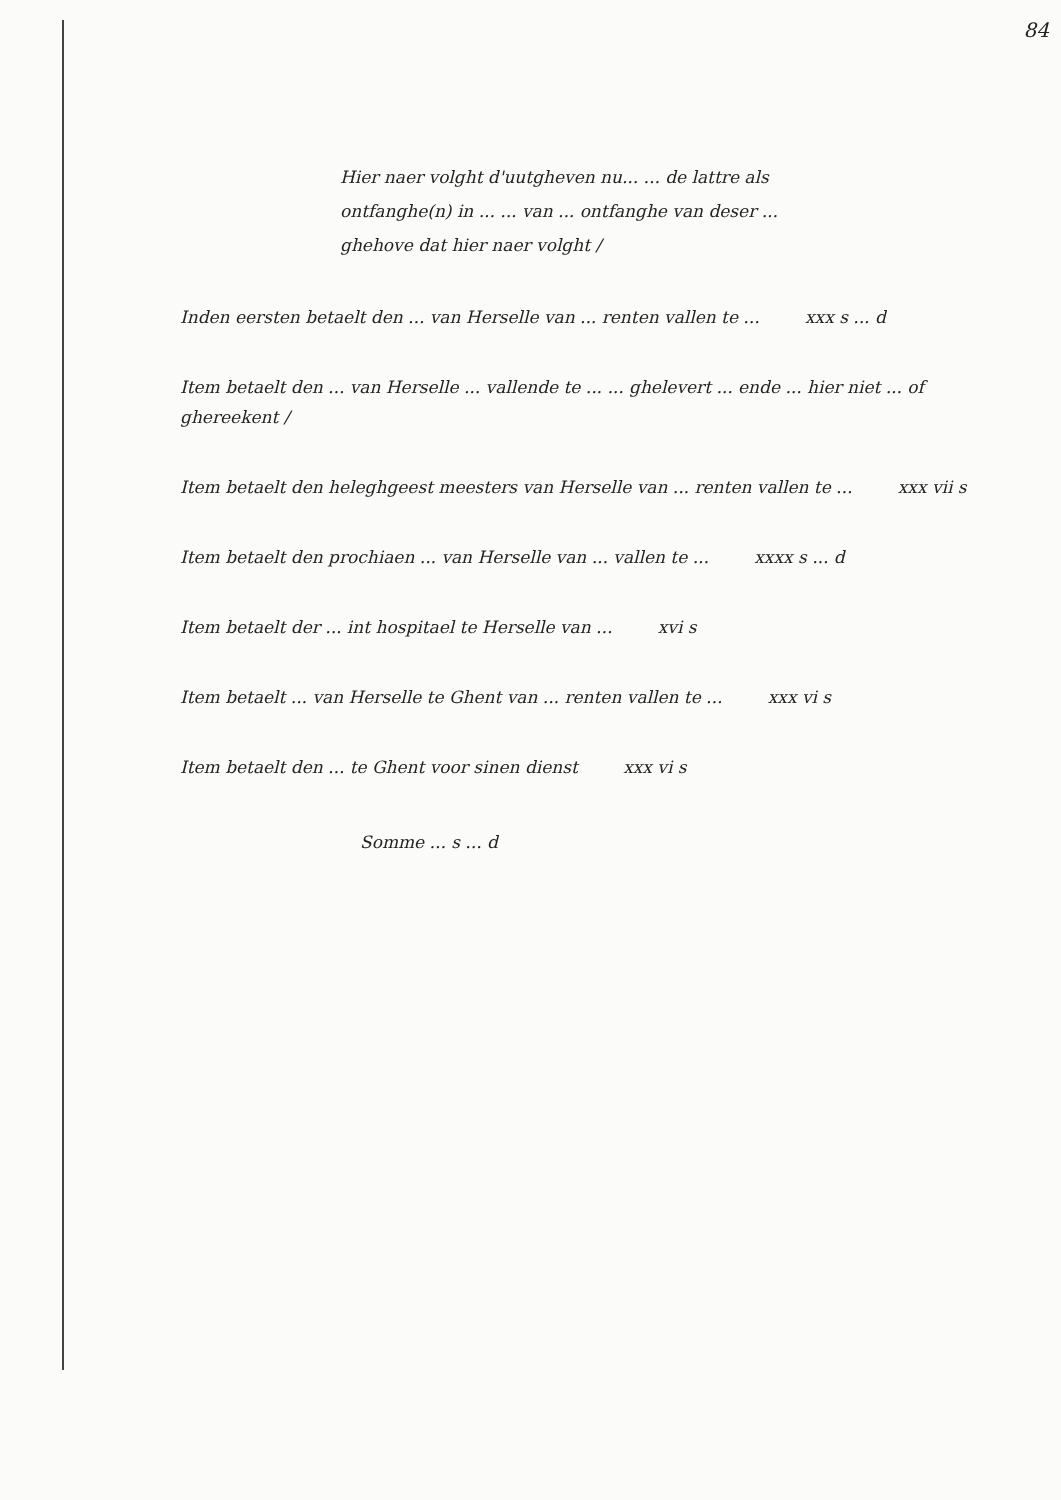84
Hier naer volght d'uutgheven nu... ... de lattre als ontfanghe(n) in ... ... van ... ontfanghe van deser ... ghehove dat hier naer volght /
Inden eersten betaelt den ... van Herselle van ... renten vallen te ... xxx s ... d
Item betaelt den ... van Herselle ... vallende te ... ... ghelevert ... ende ... hier niet ... of ghereekent /
Item betaelt den heleghgeest meesters van Herselle van ... renten vallen te ... xxx vii s
Item betaelt den prochiaen ... van Herselle van ... vallen te ... xxxx s ... d
Item betaelt der ... int hospitael te Herselle van ... xvi s
Item betaelt ... van Herselle te Ghent van ... renten vallen te ... xxx vi s
Item betaelt den ... te Ghent voor sinen dienst xxx vi s
Somme ... s ... d